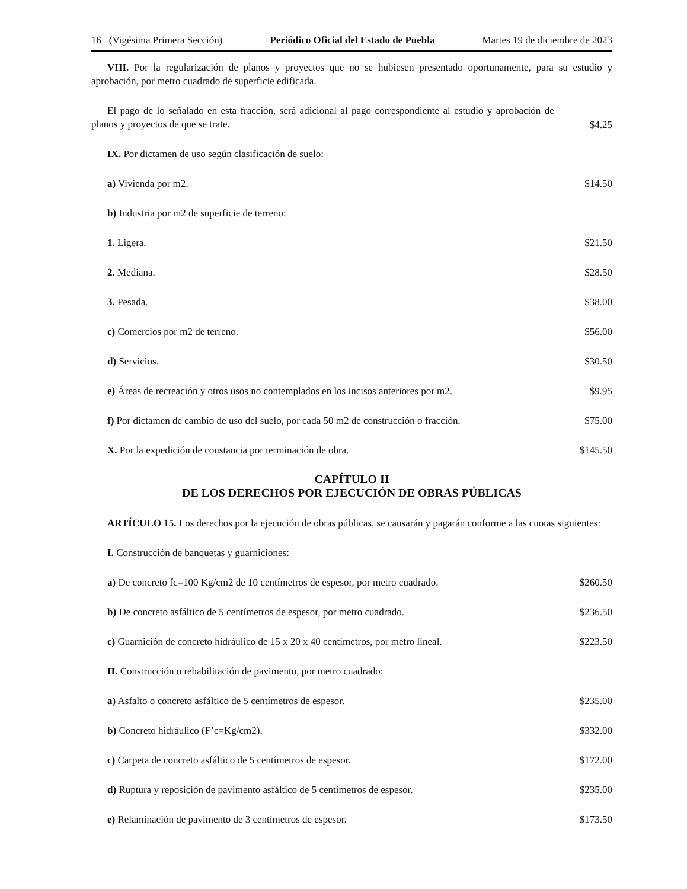16 (Vigésima Primera Sección) Periódico Oficial del Estado de Puebla Martes 19 de diciembre de 2023
VIII. Por la regularización de planos y proyectos que no se hubiesen presentado oportunamente, para su estudio y aprobación, por metro cuadrado de superficie edificada.
El pago de lo señalado en esta fracción, será adicional al pago correspondiente al estudio y aprobación de planos y proyectos de que se trate.
$4.25
IX. Por dictamen de uso según clasificación de suelo:
a) Vivienda por m2. $14.50
b) Industria por m2 de superficie de terreno:
1. Ligera. $21.50
2. Mediana. $28.50
3. Pesada. $38.00
c) Comercios por m2 de terreno. $56.00
d) Servicios. $30.50
e) Áreas de recreación y otros usos no contemplados en los incisos anteriores por m2. $9.95
f) Por dictamen de cambio de uso del suelo, por cada 50 m2 de construcción o fracción. $75.00
X. Por la expedición de constancia por terminación de obra. $145.50
CAPÍTULO II
DE LOS DERECHOS POR EJECUCIÓN DE OBRAS PÚBLICAS
ARTÍCULO 15. Los derechos por la ejecución de obras públicas, se causarán y pagarán conforme a las cuotas siguientes:
I. Construcción de banquetas y guarniciones:
a) De concreto fc=100 Kg/cm2 de 10 centímetros de espesor, por metro cuadrado. $260.50
b) De concreto asfáltico de 5 centímetros de espesor, por metro cuadrado. $236.50
c) Guarnición de concreto hidráulico de 15 x 20 x 40 centímetros, por metro lineal. $223.50
II. Construcción o rehabilitación de pavimento, por metro cuadrado:
a) Asfalto o concreto asfáltico de 5 centímetros de espesor. $235.00
b) Concreto hidráulico (F’c=Kg/cm2). $332.00
c) Carpeta de concreto asfáltico de 5 centímetros de espesor. $172.00
d) Ruptura y reposición de pavimento asfáltico de 5 centímetros de espesor. $235.00
e) Relaminación de pavimento de 3 centímetros de espesor. $173.50